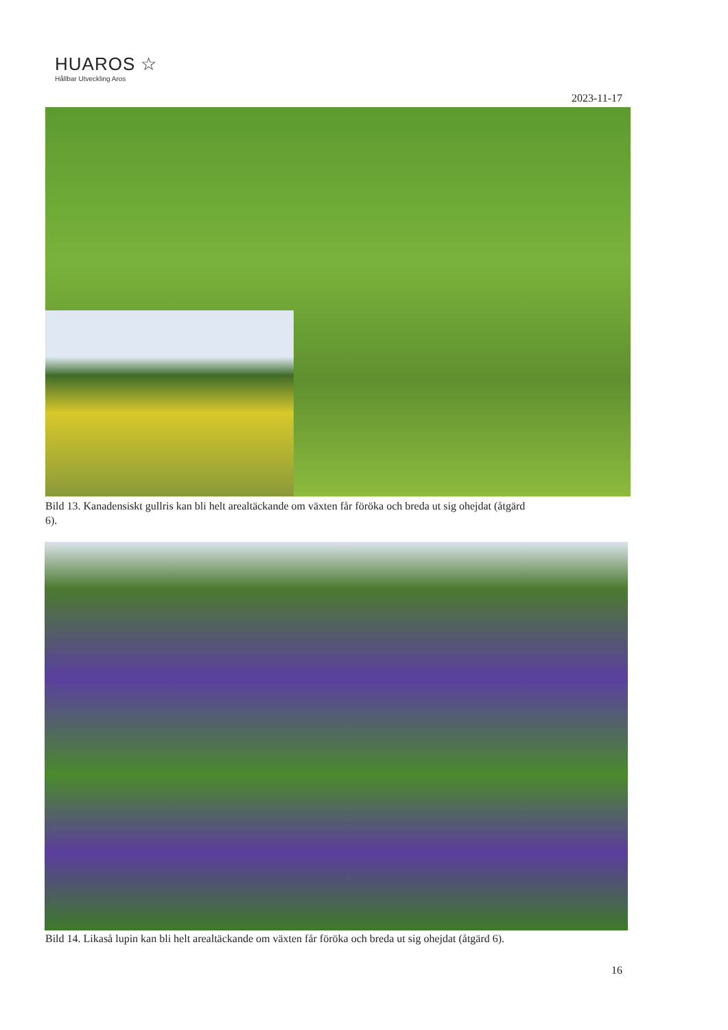HUAROS ☆
Hållbar Utveckling Aros
2023-11-17
Bild 13. Kanadensiskt gullris kan bli helt arealtäckande om växten får föröka och breda ut sig ohejdat (åtgärd 6).
Bild 14. Likaså lupin kan bli helt arealtäckande om växten får föröka och breda ut sig ohejdat (åtgärd 6).
16